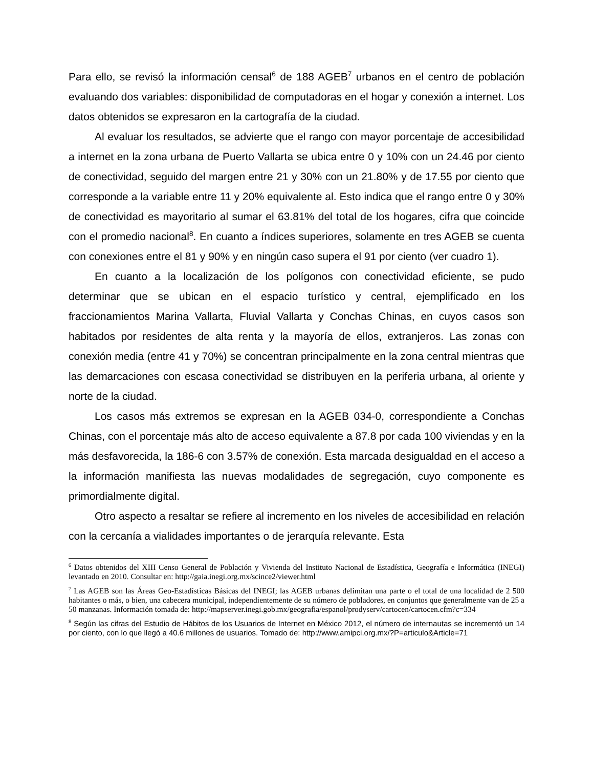Para ello, se revisó la información censal<sup>6</sup> de 188 AGEB<sup>7</sup> urbanos en el centro de población evaluando dos variables: disponibilidad de computadoras en el hogar y conexión a internet. Los datos obtenidos se expresaron en la cartografía de la ciudad.
Al evaluar los resultados, se advierte que el rango con mayor porcentaje de accesibilidad a internet en la zona urbana de Puerto Vallarta se ubica entre 0 y 10% con un 24.46 por ciento de conectividad, seguido del margen entre 21 y 30% con un 21.80% y de 17.55 por ciento que corresponde a la variable entre 11 y 20% equivalente al. Esto indica que el rango entre 0 y 30% de conectividad es mayoritario al sumar el 63.81% del total de los hogares, cifra que coincide con el promedio nacional<sup>8</sup>. En cuanto a índices superiores, solamente en tres AGEB se cuenta con conexiones entre el 81 y 90% y en ningún caso supera el 91 por ciento (ver cuadro 1).
En cuanto a la localización de los polígonos con conectividad eficiente, se pudo determinar que se ubican en el espacio turístico y central, ejemplificado en los fraccionamientos Marina Vallarta, Fluvial Vallarta y Conchas Chinas, en cuyos casos son habitados por residentes de alta renta y la mayoría de ellos, extranjeros. Las zonas con conexión media (entre 41 y 70%) se concentran principalmente en la zona central mientras que las demarcaciones con escasa conectividad se distribuyen en la periferia urbana, al oriente y norte de la ciudad.
Los casos más extremos se expresan en la AGEB 034-0, correspondiente a Conchas Chinas, con el porcentaje más alto de acceso equivalente a 87.8 por cada 100 viviendas y en la más desfavorecida, la 186-6 con 3.57% de conexión. Esta marcada desigualdad en el acceso a la información manifiesta las nuevas modalidades de segregación, cuyo componente es primordialmente digital.
Otro aspecto a resaltar se refiere al incremento en los niveles de accesibilidad en relación con la cercanía a vialidades importantes o de jerarquía relevante. Esta
<sup>6</sup> Datos obtenidos del XIII Censo General de Población y Vivienda del Instituto Nacional de Estadística, Geografía e Informática (INEGI) levantado en 2010. Consultar en: http://gaia.inegi.org.mx/scince2/viewer.html
<sup>7</sup> Las AGEB son las Áreas Geo-Estadísticas Básicas del INEGI; las AGEB urbanas delimitan una parte o el total de una localidad de 2 500 habitantes o más, o bien, una cabecera municipal, independientemente de su número de pobladores, en conjuntos que generalmente van de 25 a 50 manzanas. Información tomada de: http://mapserver.inegi.gob.mx/geografia/espanol/prodyserv/cartocen/cartocen.cfm?c=334
<sup>8</sup> Según las cifras del Estudio de Hábitos de los Usuarios de Internet en México 2012, el número de internautas se incrementó un 14 por ciento, con lo que llegó a 40.6 millones de usuarios. Tomado de: http://www.amipci.org.mx/?P=articulo&Article=71